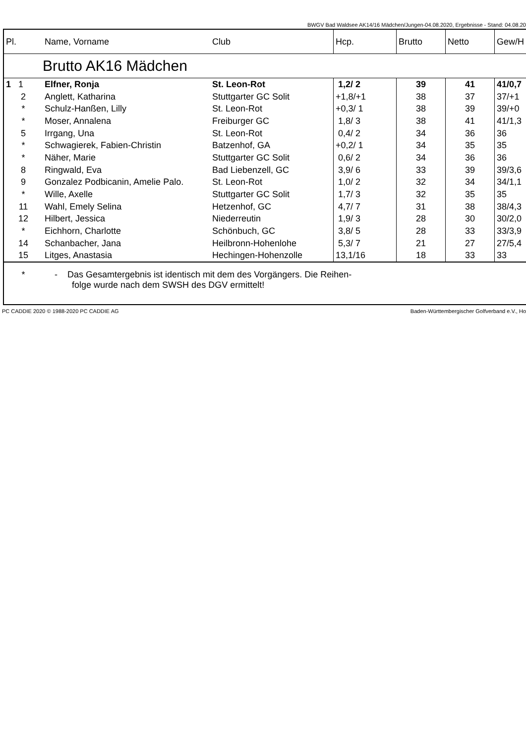BWGV Bad Waldsee AK14/16 Mädchen/Jungen-04.08.2020, Ergebnisse - Stand: 04.08.20
| Pl. | Name, Vorname | Club | Hcp. | Brutto | Netto | Gew/H |
| --- | --- | --- | --- | --- | --- | --- |
| | Brutto AK16 Mädchen | | | | | |
| 1 1 | Elfner, Ronja | St. Leon-Rot | 1,2/ 2 | 39 | 41 | 41/0,7 |
| 2 | Anglett, Katharina | Stuttgarter GC Solit | +1,8/+1 | 38 | 37 | 37/+1 |
| * | Schulz-Hanßen, Lilly | St. Leon-Rot | +0,3/ 1 | 38 | 39 | 39/+0 |
| * | Moser, Annalena | Freiburger GC | 1,8/ 3 | 38 | 41 | 41/1,3 |
| 5 | Irrgang, Una | St. Leon-Rot | 0,4/ 2 | 34 | 36 | 36 |
| * | Schwagierek, Fabien-Christin | Batzenhof, GA | +0,2/ 1 | 34 | 35 | 35 |
| * | Näher, Marie | Stuttgarter GC Solit | 0,6/ 2 | 34 | 36 | 36 |
| 8 | Ringwald, Eva | Bad Liebenzell, GC | 3,9/ 6 | 33 | 39 | 39/3,6 |
| 9 | Gonzalez Podbicanin, Amelie Palo. | St. Leon-Rot | 1,0/ 2 | 32 | 34 | 34/1,1 |
| * | Wille, Axelle | Stuttgarter GC Solit | 1,7/ 3 | 32 | 35 | 35 |
| 11 | Wahl, Emely Selina | Hetzenhof, GC | 4,7/ 7 | 31 | 38 | 38/4,3 |
| 12 | Hilbert, Jessica | Niederreutin | 1,9/ 3 | 28 | 30 | 30/2,0 |
| * | Eichhorn, Charlotte | Schönbuch, GC | 3,8/ 5 | 28 | 33 | 33/3,9 |
| 14 | Schanbacher, Jana | Heilbronn-Hohenlohe | 5,3/ 7 | 21 | 27 | 27/5,4 |
| 15 | Litges, Anastasia | Hechingen-Hohenzolle | 13,1/16 | 18 | 33 | 33 |
| * | - Das Gesamtergebnis ist identisch mit dem des Vorgängers. Die Reihen- folge wurde nach dem SWSH des DGV ermittelt! | | | | | |
PC CADDIE 2020 © 1988-2020 PC CADDIE AG Baden-Württembergischer Golfverband e.V., Ho